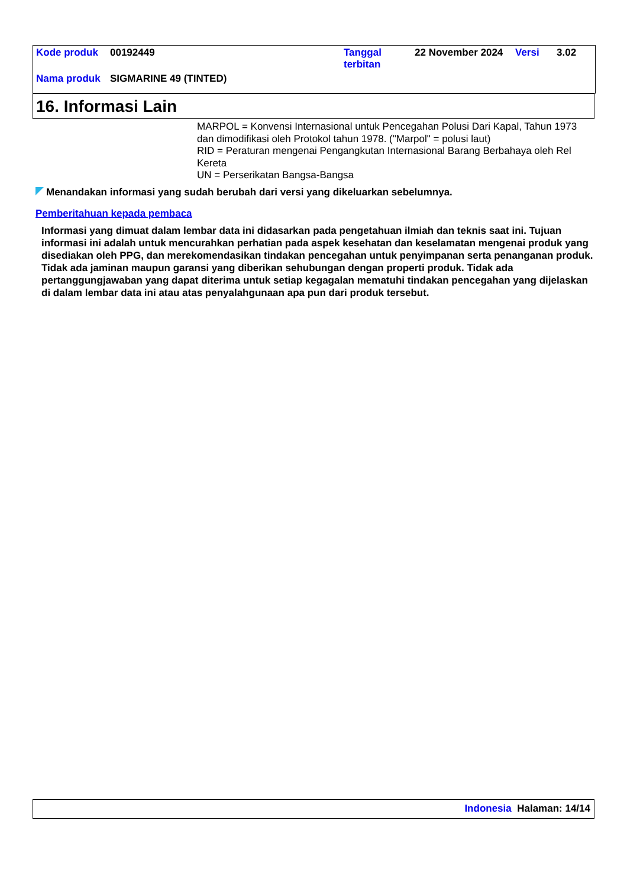| Kode produk | 00192449 | Tanggal terbitan | 22 November 2024 | Versi | 3.02 |
| Nama produk | SIGMARINE 49 (TINTED) | | | | |
16. Informasi Lain
MARPOL = Konvensi Internasional untuk Pencegahan Polusi Dari Kapal, Tahun 1973 dan dimodifikasi oleh Protokol tahun 1978. ("Marpol" = polusi laut)
RID = Peraturan mengenai Pengangkutan Internasional Barang Berbahaya oleh Rel Kereta
UN = Perserikatan Bangsa-Bangsa
Menandakan informasi yang sudah berubah dari versi yang dikeluarkan sebelumnya.
Pemberitahuan kepada pembaca
Informasi yang dimuat dalam lembar data ini didasarkan pada pengetahuan ilmiah dan teknis saat ini. Tujuan informasi ini adalah untuk mencurahkan perhatian pada aspek kesehatan dan keselamatan mengenai produk yang disediakan oleh PPG, dan merekomendasikan tindakan pencegahan untuk penyimpanan serta penanganan produk. Tidak ada jaminan maupun garansi yang diberikan sehubungan dengan properti produk. Tidak ada pertanggungjawaban yang dapat diterima untuk setiap kegagalan mematuhi tindakan pencegahan yang dijelaskan di dalam lembar data ini atau atas penyalahgunaan apa pun dari produk tersebut.
Indonesia Halaman: 14/14